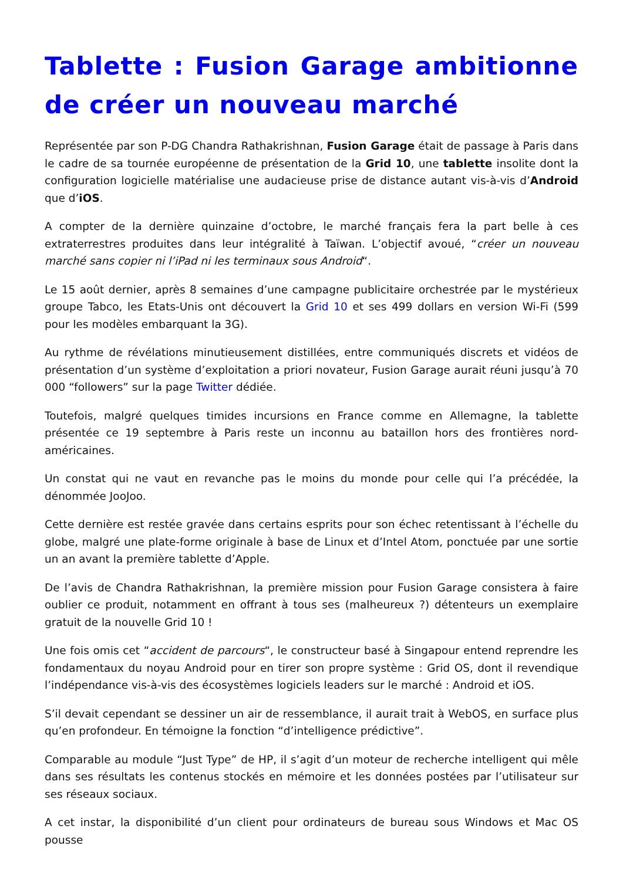Tablette : Fusion Garage ambitionne de créer un nouveau marché
Représentée par son P-DG Chandra Rathakrishnan, Fusion Garage était de passage à Paris dans le cadre de sa tournée européenne de présentation de la Grid 10, une tablette insolite dont la configuration logicielle matérialise une audacieuse prise de distance autant vis-à-vis d’Android que d’iOS.
A compter de la dernière quinzaine d’octobre, le marché français fera la part belle à ces extraterrestres produites dans leur intégralité à Taïwan. L’objectif avoué, “créer un nouveau marché sans copier ni l’iPad ni les terminaux sous Android“.
Le 15 août dernier, après 8 semaines d’une campagne publicitaire orchestrée par le mystérieux groupe Tabco, les Etats-Unis ont découvert la Grid 10 et ses 499 dollars en version Wi-Fi (599 pour les modèles embarquant la 3G).
Au rythme de révélations minutieusement distillées, entre communiqués discrets et vidéos de présentation d’un système d’exploitation a priori novateur, Fusion Garage aurait réuni jusqu’à 70 000 “followers” sur la page Twitter dédiée.
Toutefois, malgré quelques timides incursions en France comme en Allemagne, la tablette présentée ce 19 septembre à Paris reste un inconnu au bataillon hors des frontières nord-américaines.
Un constat qui ne vaut en revanche pas le moins du monde pour celle qui l’a précédée, la dénommée JooJoo.
Cette dernière est restée gravée dans certains esprits pour son échec retentissant à l’échelle du globe, malgré une plate-forme originale à base de Linux et d’Intel Atom, ponctuée par une sortie un an avant la première tablette d’Apple.
De l’avis de Chandra Rathakrishnan, la première mission pour Fusion Garage consistera à faire oublier ce produit, notamment en offrant à tous ses (malheureux ?) détenteurs un exemplaire gratuit de la nouvelle Grid 10 !
Une fois omis cet “accident de parcours“, le constructeur basé à Singapour entend reprendre les fondamentaux du noyau Android pour en tirer son propre système : Grid OS, dont il revendique l’indépendance vis-à-vis des écosystèmes logiciels leaders sur le marché : Android et iOS.
S’il devait cependant se dessiner un air de ressemblance, il aurait trait à WebOS, en surface plus qu’en profondeur. En témoigne la fonction “d’intelligence prédictive”.
Comparable au module “Just Type” de HP, il s’agit d’un moteur de recherche intelligent qui mêle dans ses résultats les contenus stockés en mémoire et les données postées par l’utilisateur sur ses réseaux sociaux.
A cet instar, la disponibilité d’un client pour ordinateurs de bureau sous Windows et Mac OS pousse